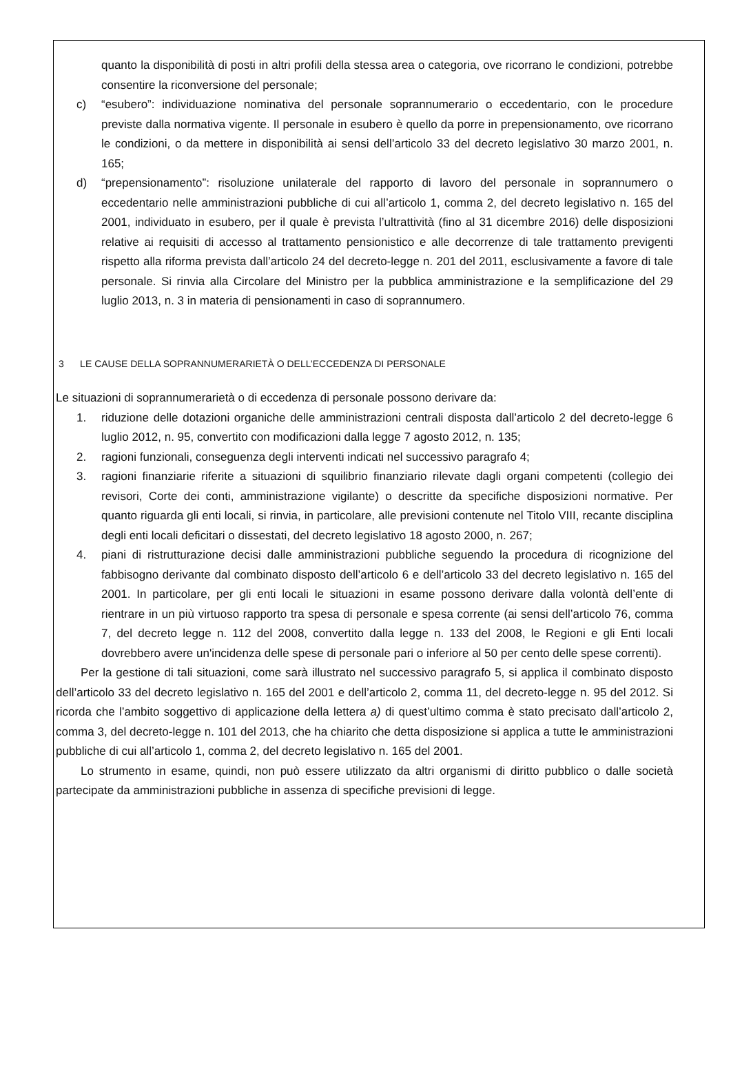quanto la disponibilità di posti in altri profili della stessa area o categoria, ove ricorrano le condizioni, potrebbe consentire la riconversione del personale;
c) “esubero”: individuazione nominativa del personale soprannumerario o eccedentario, con le procedure previste dalla normativa vigente. Il personale in esubero è quello da porre in prepensionamento, ove ricorrano le condizioni, o da mettere in disponibilità ai sensi dell’articolo 33 del decreto legislativo 30 marzo 2001, n. 165;
d) “prepensionamento”: risoluzione unilaterale del rapporto di lavoro del personale in soprannumero o eccedentario nelle amministrazioni pubbliche di cui all’articolo 1, comma 2, del decreto legislativo n. 165 del 2001, individuato in esubero, per il quale è prevista l’ultrattività (fino al 31 dicembre 2016) delle disposizioni relative ai requisiti di accesso al trattamento pensionistico e alle decorrenze di tale trattamento previgenti rispetto alla riforma prevista dall’articolo 24 del decreto-legge n. 201 del 2011, esclusivamente a favore di tale personale. Si rinvia alla Circolare del Ministro per la pubblica amministrazione e la semplificazione del 29 luglio 2013, n. 3 in materia di pensionamenti in caso di soprannumero.
3 LE CAUSE DELLA SOPRANNUMERARIETÀ O DELL’ECCEDENZA DI PERSONALE
Le situazioni di soprannumerarietà o di eccedenza di personale possono derivare da:
1. riduzione delle dotazioni organiche delle amministrazioni centrali disposta dall’articolo 2 del decreto-legge 6 luglio 2012, n. 95, convertito con modificazioni dalla legge 7 agosto 2012, n. 135;
2. ragioni funzionali, conseguenza degli interventi indicati nel successivo paragrafo 4;
3. ragioni finanziarie riferite a situazioni di squilibrio finanziario rilevate dagli organi competenti (collegio dei revisori, Corte dei conti, amministrazione vigilante) o descritte da specifiche disposizioni normative. Per quanto riguarda gli enti locali, si rinvia, in particolare, alle previsioni contenute nel Titolo VIII, recante disciplina degli enti locali deficitari o dissestati, del decreto legislativo 18 agosto 2000, n. 267;
4. piani di ristrutturazione decisi dalle amministrazioni pubbliche seguendo la procedura di ricognizione del fabbisogno derivante dal combinato disposto dell’articolo 6 e dell’articolo 33 del decreto legislativo n. 165 del 2001. In particolare, per gli enti locali le situazioni in esame possono derivare dalla volontà dell’ente di rientrare in un più virtuoso rapporto tra spesa di personale e spesa corrente (ai sensi dell’articolo 76, comma 7, del decreto legge n. 112 del 2008, convertito dalla legge n. 133 del 2008, le Regioni e gli Enti locali dovrebbero avere un'incidenza delle spese di personale pari o inferiore al 50 per cento delle spese correnti).
Per la gestione di tali situazioni, come sarà illustrato nel successivo paragrafo 5, si applica il combinato disposto dell’articolo 33 del decreto legislativo n. 165 del 2001 e dell’articolo 2, comma 11, del decreto-legge n. 95 del 2012. Si ricorda che l’ambito soggettivo di applicazione della lettera a) di quest’ultimo comma è stato precisato dall’articolo 2, comma 3, del decreto-legge n. 101 del 2013, che ha chiarito che detta disposizione si applica a tutte le amministrazioni pubbliche di cui all’articolo 1, comma 2, del decreto legislativo n. 165 del 2001.
Lo strumento in esame, quindi, non può essere utilizzato da altri organismi di diritto pubblico o dalle società partecipate da amministrazioni pubbliche in assenza di specifiche previsioni di legge.